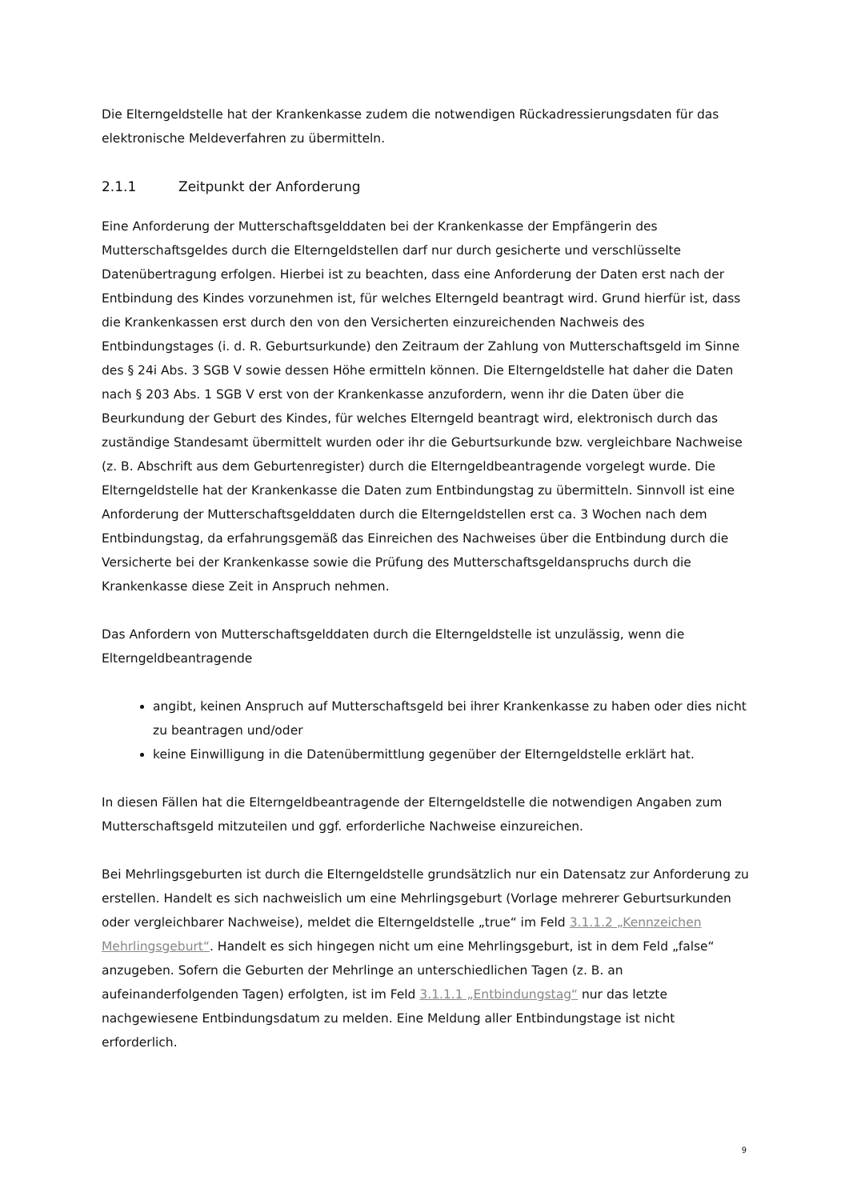Die Elterngeldstelle hat der Krankenkasse zudem die notwendigen Rückadressierungsdaten für das elektronische Meldeverfahren zu übermitteln.
2.1.1 Zeitpunkt der Anforderung
Eine Anforderung der Mutterschaftsgelddaten bei der Krankenkasse der Empfängerin des Mutterschaftsgeldes durch die Elterngeldstellen darf nur durch gesicherte und verschlüsselte Datenübertragung erfolgen. Hierbei ist zu beachten, dass eine Anforderung der Daten erst nach der Entbindung des Kindes vorzunehmen ist, für welches Elterngeld beantragt wird. Grund hierfür ist, dass die Krankenkassen erst durch den von den Versicherten einzureichenden Nachweis des Entbindungstages (i. d. R. Geburtsurkunde) den Zeitraum der Zahlung von Mutterschaftsgeld im Sinne des § 24i Abs. 3 SGB V sowie dessen Höhe ermitteln können. Die Elterngeldstelle hat daher die Daten nach § 203 Abs. 1 SGB V erst von der Krankenkasse anzufordern, wenn ihr die Daten über die Beurkundung der Geburt des Kindes, für welches Elterngeld beantragt wird, elektronisch durch das zuständige Standesamt übermittelt wurden oder ihr die Geburtsurkunde bzw. vergleichbare Nachweise (z. B. Abschrift aus dem Geburtenregister) durch die Elterngeldbeantragende vorgelegt wurde. Die Elterngeldstelle hat der Krankenkasse die Daten zum Entbindungstag zu übermitteln. Sinnvoll ist eine Anforderung der Mutterschaftsgelddaten durch die Elterngeldstellen erst ca. 3 Wochen nach dem Entbindungstag, da erfahrungsgemäß das Einreichen des Nachweises über die Entbindung durch die Versicherte bei der Krankenkasse sowie die Prüfung des Mutterschaftsgeldanspruchs durch die Krankenkasse diese Zeit in Anspruch nehmen.
Das Anfordern von Mutterschaftsgelddaten durch die Elterngeldstelle ist unzulässig, wenn die Elterngeldbeantragende
angibt, keinen Anspruch auf Mutterschaftsgeld bei ihrer Krankenkasse zu haben oder dies nicht zu beantragen und/oder
keine Einwilligung in die Datenübermittlung gegenüber der Elterngeldstelle erklärt hat.
In diesen Fällen hat die Elterngeldbeantragende der Elterngeldstelle die notwendigen Angaben zum Mutterschaftsgeld mitzuteilen und ggf. erforderliche Nachweise einzureichen.
Bei Mehrlingsgeburten ist durch die Elterngeldstelle grundsätzlich nur ein Datensatz zur Anforderung zu erstellen. Handelt es sich nachweislich um eine Mehrlingsgeburt (Vorlage mehrerer Geburtsurkunden oder vergleichbarer Nachweise), meldet die Elterngeldstelle „true“ im Feld 3.1.1.2 „Kennzeichen Mehrlingsgeburt“. Handelt es sich hingegen nicht um eine Mehrlingsgeburt, ist in dem Feld „false“ anzugeben. Sofern die Geburten der Mehrlinge an unterschiedlichen Tagen (z. B. an aufeinanderfolgenden Tagen) erfolgten, ist im Feld 3.1.1.1 „Entbindungstag“ nur das letzte nachgewiesene Entbindungsdatum zu melden. Eine Meldung aller Entbindungstage ist nicht erforderlich.
9